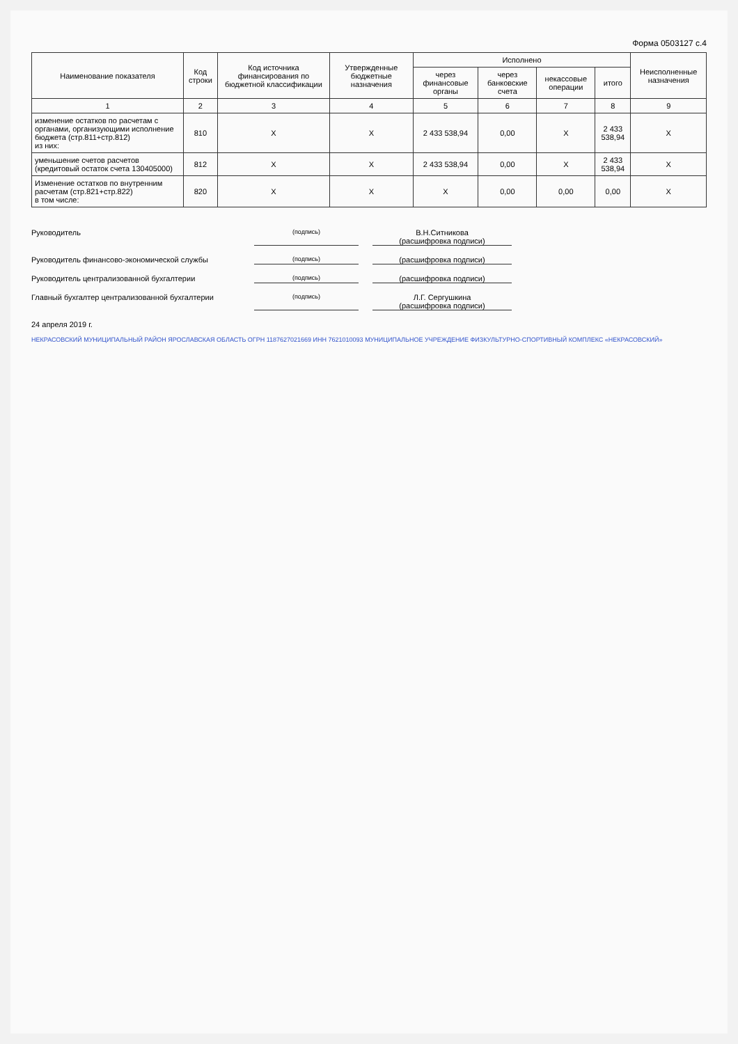Форма 0503127 с.4
| Наименование показателя | Код строки | Код источника финансирования по бюджетной классификации | Утвержденные бюджетные назначения | Исполнено | | | | Неисполненные назначения |
| --- | --- | --- | --- | --- | --- | --- | --- | --- |
| | | | | через финансовые органы | через банковские счета | некассовые операции | итого | |
| 1 | 2 | 3 | 4 | 5 | 6 | 7 | 8 | 9 |
| изменение остатков по расчетам с органами, организующими исполнение бюджета (стр.811+стр.812) из них: | 810 | X | X | 2 433 538,94 | 0,00 | X | 2 433 538,94 | X |
| уменьшение счетов расчетов (кредитовый остаток счета 130405000) | 812 | X | X | 2 433 538,94 | 0,00 | X | 2 433 538,94 | X |
| Изменение остатков по внутренним расчетам (стр.821+стр.822) в том числе: | 820 | X | X | X | 0,00 | 0,00 | 0,00 | X |
Руководитель (подпись) В.Н.Ситникова
(расшифровка подписи)
Руководитель финансово-экономической службы (подпись) (расшифровка подписи)
Руководитель централизованной бухгалтерии (подпись) (расшифровка подписи)
Главный бухгалтер централизованной бухгалтерии (подпись) Л.Г. Сергушкина
(расшифровка подписи)
24 апреля 2019 г.
НЕКРАСОВСКИЙ МУНИЦИПАЛЬНЫЙ РАЙОН ЯРОСЛАВСКАЯ ОБЛАСТЬ ОГРН 1187627021669 ИНН 7621010093 МУНИЦИПАЛЬНОЕ УЧРЕЖДЕНИЕ ФИЗКУЛЬТУРНО-СПОРТИВНЫЙ КОМПЛЕКС «НЕКРАСОВСКИЙ»